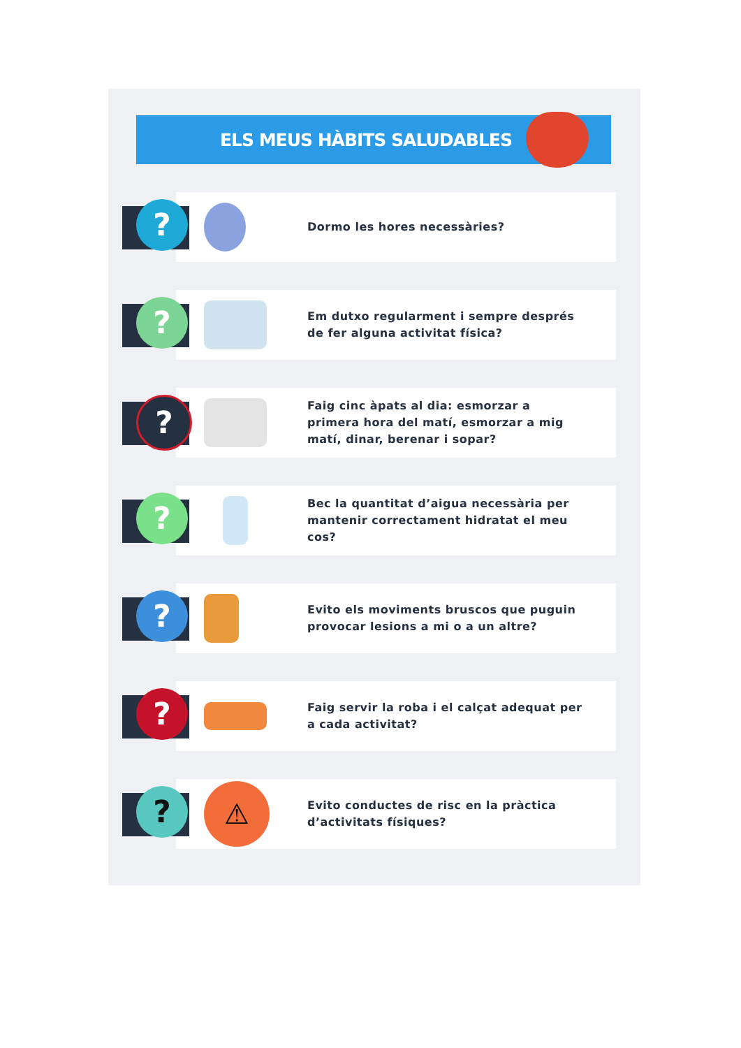ELS MEUS HÀBITS SALUDABLES
?
Dormo les hores necessàries?
?
Em dutxo regularment i sempre després
de fer alguna activitat física?
?
Faig cinc àpats al dia: esmorzar a
primera hora del matí, esmorzar a mig
matí, dinar, berenar i sopar?
?
Bec la quantitat d’aigua necessària per
mantenir correctament hidratat el meu
cos?
?
Evito els moviments bruscos que puguin
provocar lesions a mi o a un altre?
?
Faig servir la roba i el calçat adequat per
a cada activitat?
? ⚠
Evito conductes de risc en la pràctica
d’activitats físiques?